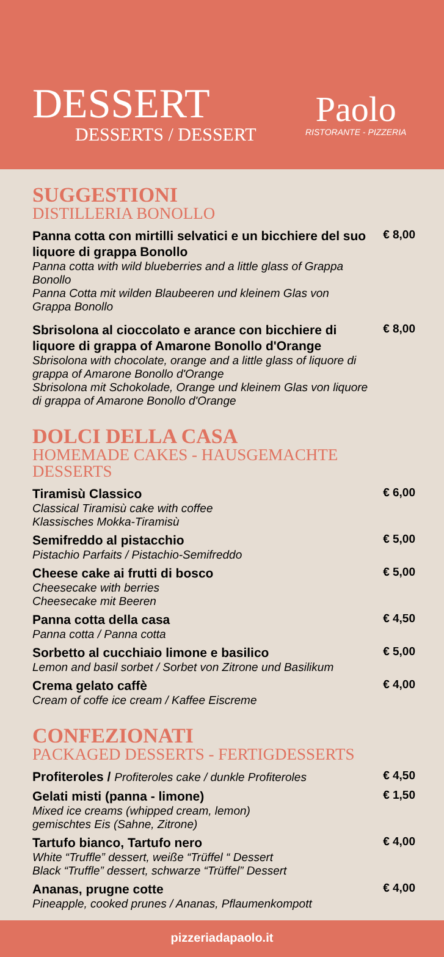DESSERT
DESSERTS / DESSERT
Paolo
RISTORANTE - PIZZERIA
SUGGESTIONI
DISTILLERIA BONOLLO
Panna cotta con mirtilli selvatici e un bicchiere del suo liquore di grappa Bonollo
Panna cotta with wild blueberries and a little glass of Grappa Bonollo
Panna Cotta mit wilden Blaubeeren und kleinem Glas von Grappa Bonollo
€ 8,00
Sbrisolona al cioccolato e arance con bicchiere di liquore di grappa of Amarone Bonollo d'Orange
Sbrisolona with chocolate, orange and a little glass of liquore di grappa of Amarone Bonollo d'Orange
Sbrisolona mit Schokolade, Orange und kleinem Glas von liquore di grappa of Amarone Bonollo d'Orange
€ 8,00
DOLCI DELLA CASA
HOMEMADE CAKES - HAUSGEMACHTE DESSERTS
Tiramisù Classico
Classical Tiramisù cake with coffee
Klassisches Mokka-Tiramisù
€ 6,00
Semifreddo al pistacchio
Pistachio Parfaits / Pistachio-Semifreddo
€ 5,00
Cheese cake ai frutti di bosco
Cheesecake with berries
Cheesecake mit Beeren
€ 5,00
Panna cotta della casa
Panna cotta / Panna cotta
€ 4,50
Sorbetto al cucchiaio limone e basilico
Lemon and basil sorbet / Sorbet von Zitrone und Basilikum
€ 5,00
Crema gelato caffè
Cream of coffe ice cream / Kaffee Eiscreme
€ 4,00
CONFEZIONATI
PACKAGED DESSERTS - FERTIGDESSERTS
Profiteroles / Profiteroles cake / dunkle Profiteroles
€ 4,50
Gelati misti (panna - limone)
Mixed ice creams (whipped cream, lemon)
gemischtes Eis (Sahne, Zitrone)
€ 1,50
Tartufo bianco, Tartufo nero
White “Truffle” dessert, weiße “Trüffel “ Dessert
Black “Truffle” dessert, schwarze “Trüffel” Dessert
€ 4,00
Ananas, prugne cotte
Pineapple, cooked prunes / Ananas, Pflaumenkompott
€ 4,00
pizzeriadapaolo.it